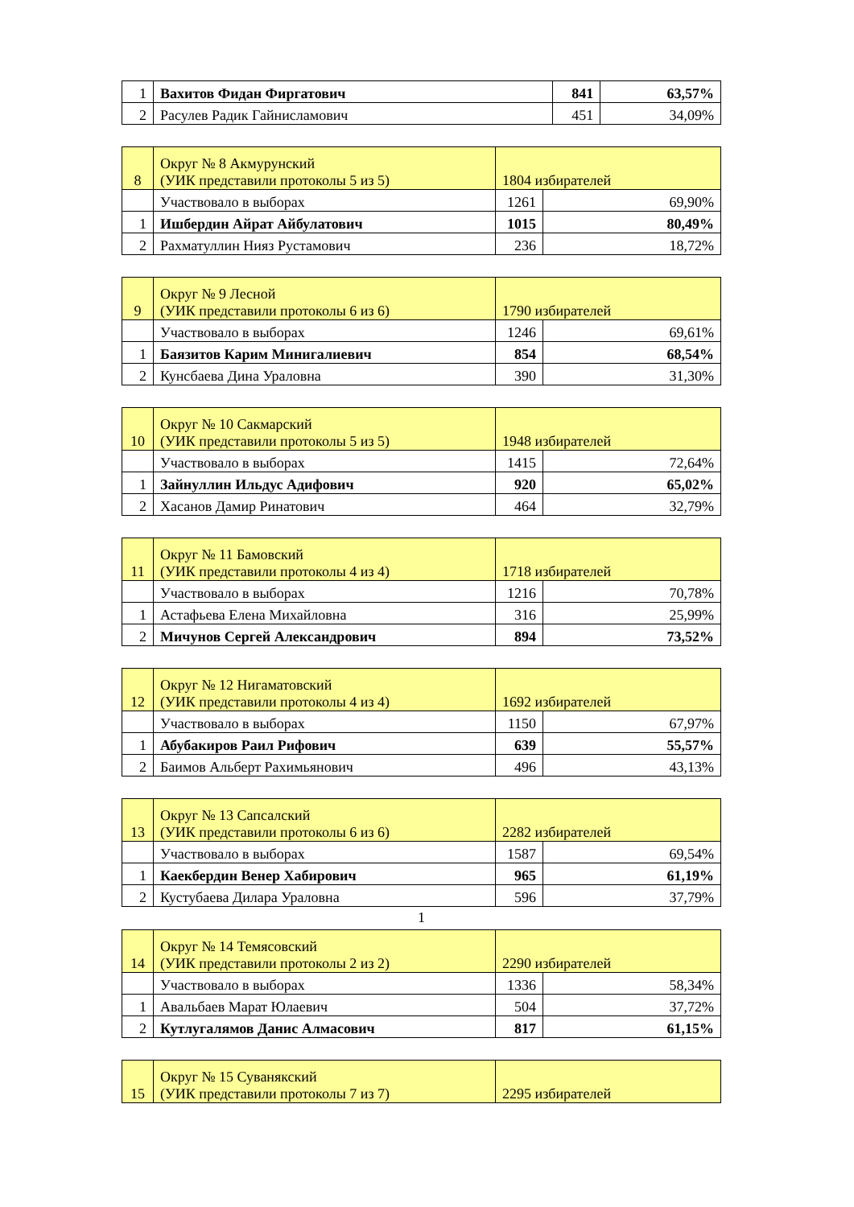| 1 | Вахитов Фидан Фиргатович | 841 | 63,57% |
| 2 | Расулев Радик Гайнисламович | 451 | 34,09% |
| 8 | Округ № 8 Акмурунский (УИК представили протоколы 5 из 5) | 1804 избирателей | |
| | Участвовало в выборах | 1261 | 69,90% |
| 1 | Ишбердин Айрат Айбулатович | 1015 | 80,49% |
| 2 | Рахматуллин Нияз Рустамович | 236 | 18,72% |
| 9 | Округ № 9 Лесной (УИК представили протоколы 6 из 6) | 1790 избирателей | |
| | Участвовало в выборах | 1246 | 69,61% |
| 1 | Баязитов Карим Минигалиевич | 854 | 68,54% |
| 2 | Кунсбаева Дина Ураловна | 390 | 31,30% |
| 10 | Округ № 10 Сакмарский (УИК представили протоколы 5 из 5) | 1948 избирателей | |
| | Участвовало в выборах | 1415 | 72,64% |
| 1 | Зайнуллин Ильдус Адифович | 920 | 65,02% |
| 2 | Хасанов Дамир Ринатович | 464 | 32,79% |
| 11 | Округ № 11 Бамовский (УИК представили протоколы 4 из 4) | 1718 избирателей | |
| | Участвовало в выборах | 1216 | 70,78% |
| 1 | Астафьева Елена Михайловна | 316 | 25,99% |
| 2 | Мичунов Сергей Александрович | 894 | 73,52% |
| 12 | Округ № 12 Нигаматовский (УИК представили протоколы 4 из 4) | 1692 избирателей | |
| | Участвовало в выборах | 1150 | 67,97% |
| 1 | Абубакиров Раил Рифович | 639 | 55,57% |
| 2 | Баимов Альберт Рахимьянович | 496 | 43,13% |
| 13 | Округ № 13 Сапсалский (УИК представили протоколы 6 из 6) | 2282 избирателей | |
| | Участвовало в выборах | 1587 | 69,54% |
| 1 | Каекбердин Венер Хабирович | 965 | 61,19% |
| 2 | Кустубаева Дилара Ураловна | 596 | 37,79% |
1
| 14 | Округ № 14 Темясовский (УИК представили протоколы 2 из 2) | 2290 избирателей | |
| | Участвовало в выборах | 1336 | 58,34% |
| 1 | Авальбаев Марат Юлаевич | 504 | 37,72% |
| 2 | Кутлугалямов Данис Алмасович | 817 | 61,15% |
| 15 | Округ № 15 Суванякский (УИК представили протоколы 7 из 7) | 2295 избирателей |